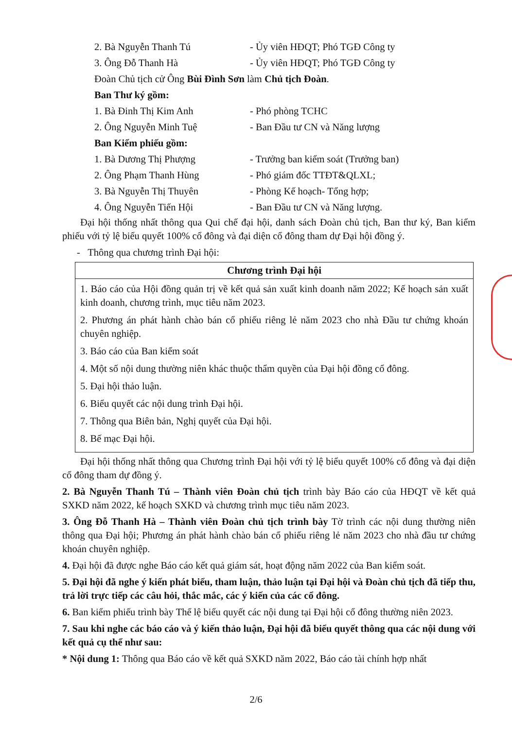2. Bà Nguyễn Thanh Tú - Ủy viên HĐQT; Phó TGĐ Công ty
3. Ông Đỗ Thanh Hà - Ủy viên HĐQT; Phó TGĐ Công ty
Đoàn Chủ tịch cử Ông Bùi Đình Sơn làm Chủ tịch Đoàn.
Ban Thư ký gồm:
1. Bà Đinh Thị Kim Anh - Phó phòng TCHC
2. Ông Nguyễn Minh Tuệ - Ban Đầu tư CN và Năng lượng
Ban Kiểm phiếu gồm:
1. Bà Dương Thị Phượng - Trưởng ban kiểm soát (Trưởng ban)
2. Ông Phạm Thanh Hùng - Phó giám đốc TTĐT&QLXL;
3. Bà Nguyễn Thị Thuyên - Phòng Kế hoạch- Tổng hợp;
4. Ông Nguyễn Tiến Hội - Ban Đầu tư CN và Năng lượng.
Đại hội thống nhất thông qua Qui chế đại hội, danh sách Đoàn chủ tịch, Ban thư ký, Ban kiểm phiếu với tỷ lệ biểu quyết 100% cổ đông và đại diện cổ đông tham dự Đại hội đồng ý.
- Thông qua chương trình Đại hội:
| Chương trình Đại hội |
| --- |
| 1. Báo cáo của Hội đồng quản trị về kết quả sản xuất kinh doanh năm 2022; Kế hoạch sản xuất kinh doanh, chương trình, mục tiêu năm 2023. 2. Phương án phát hành chào bán cổ phiếu riêng lẻ năm 2023 cho nhà Đầu tư chứng khoán chuyên nghiệp. 3. Báo cáo của Ban kiểm soát 4. Một số nội dung thường niên khác thuộc thẩm quyền của Đại hội đồng cổ đông. 5. Đại hội thảo luận. 6. Biểu quyết các nội dung trình Đại hội. 7. Thông qua Biên bản, Nghị quyết của Đại hội. 8. Bế mạc Đại hội. |
Đại hội thống nhất thông qua Chương trình Đại hội với tỷ lệ biểu quyết 100% cổ đông và đại diện cổ đông tham dự đồng ý.
2. Bà Nguyễn Thanh Tú – Thành viên Đoàn chủ tịch trình bày Báo cáo của HĐQT về kết quả SXKD năm 2022, kế hoạch SXKD và chương trình mục tiêu năm 2023.
3. Ông Đỗ Thanh Hà – Thành viên Đoàn chủ tịch trình bày Tờ trình các nội dung thường niên thông qua Đại hội; Phương án phát hành chào bán cổ phiếu riêng lẻ năm 2023 cho nhà đầu tư chứng khoán chuyên nghiệp.
4. Đại hội đã được nghe Báo cáo kết quả giám sát, hoạt động năm 2022 của Ban kiểm soát.
5. Đại hội đã nghe ý kiến phát biểu, tham luận, thảo luận tại Đại hội và Đoàn chủ tịch đã tiếp thu, trả lời trực tiếp các câu hỏi, thắc mắc, các ý kiến của các cổ đông.
6. Ban kiểm phiếu trình bày Thể lệ biểu quyết các nội dung tại Đại hội cổ đông thường niên 2023.
7. Sau khi nghe các báo cáo và ý kiến thảo luận, Đại hội đã biểu quyết thông qua các nội dung với kết quả cụ thể như sau:
* Nội dung 1: Thông qua Báo cáo về kết quả SXKD năm 2022, Báo cáo tài chính hợp nhất
2/6